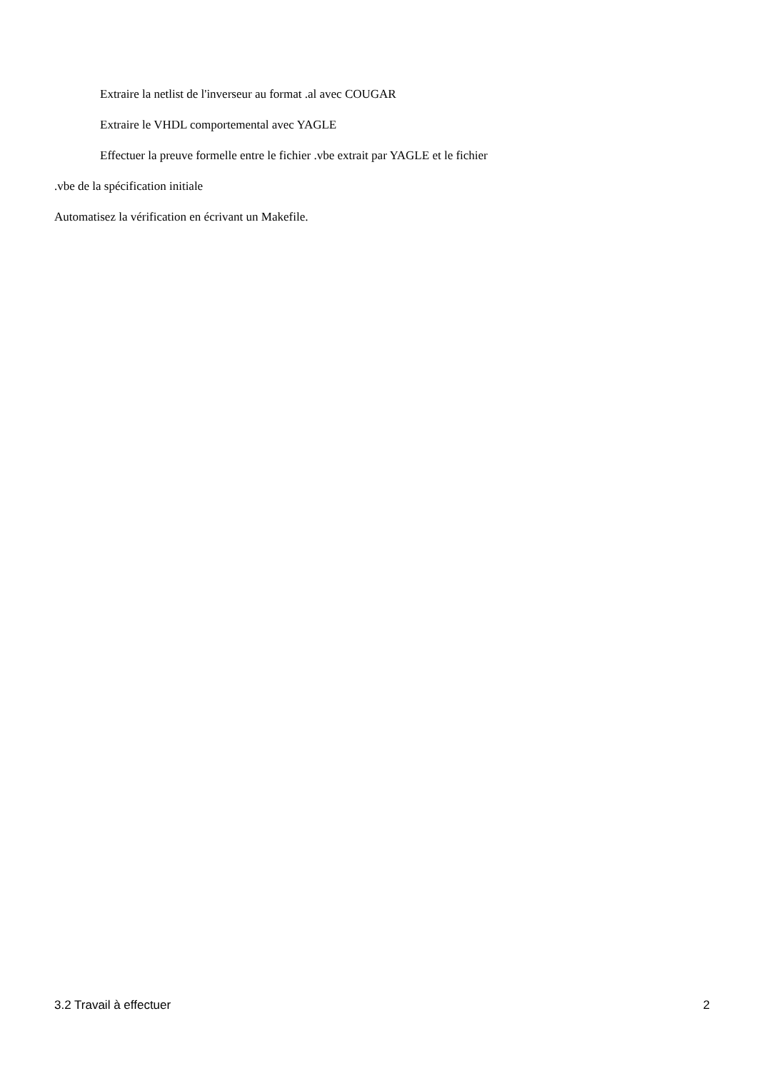Extraire la netlist de l'inverseur au format .al avec COUGAR
Extraire le VHDL comportemental avec YAGLE
Effectuer la preuve formelle entre le fichier .vbe extrait par YAGLE et le fichier
.vbe de la spécification initiale
Automatisez la vérification en écrivant un Makefile.
3.2 Travail à effectuer 2